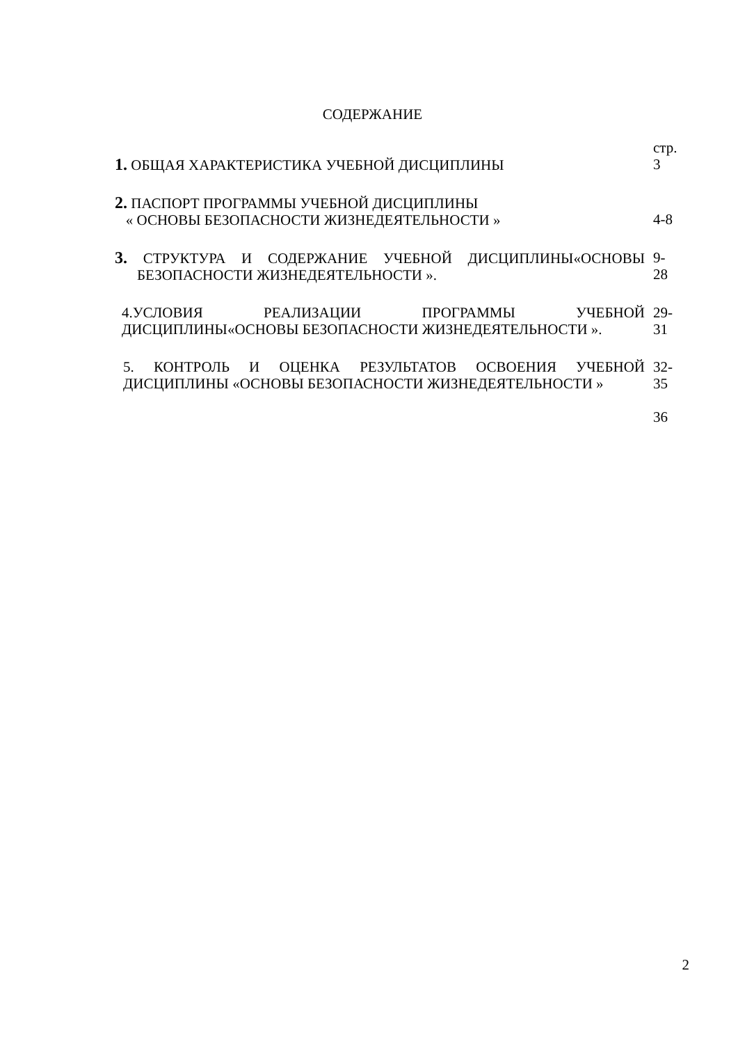СОДЕРЖАНИЕ
| | стр. |
| 1. ОБЩАЯ ХАРАКТЕРИСТИКА УЧЕБНОЙ ДИСЦИПЛИНЫ | 3 |
| 2. ПАСПОРТ ПРОГРАММЫ УЧЕБНОЙ ДИСЦИПЛИНЫ « ОСНОВЫ БЕЗОПАСНОСТИ ЖИЗНЕДЕЯТЕЛЬНОСТИ » | 4-8 |
| 3. СТРУКТУРА И СОДЕРЖАНИЕ УЧЕБНОЙ ДИСЦИПЛИНЫ«ОСНОВЫ БЕЗОПАСНОСТИ ЖИЗНЕДЕЯТЕЛЬНОСТИ ». | 9-28 |
| 4.УСЛОВИЯ РЕАЛИЗАЦИИ ПРОГРАММЫ УЧЕБНОЙ ДИСЦИПЛИНЫ«ОСНОВЫ БЕЗОПАСНОСТИ ЖИЗНЕДЕЯТЕЛЬНОСТИ ». | 29-31 |
| 5. КОНТРОЛЬ И ОЦЕНКА РЕЗУЛЬТАТОВ ОСВОЕНИЯ УЧЕБНОЙ ДИСЦИПЛИНЫ «ОСНОВЫ БЕЗОПАСНОСТИ ЖИЗНЕДЕЯТЕЛЬНОСТИ » | 32-35 36 |
2